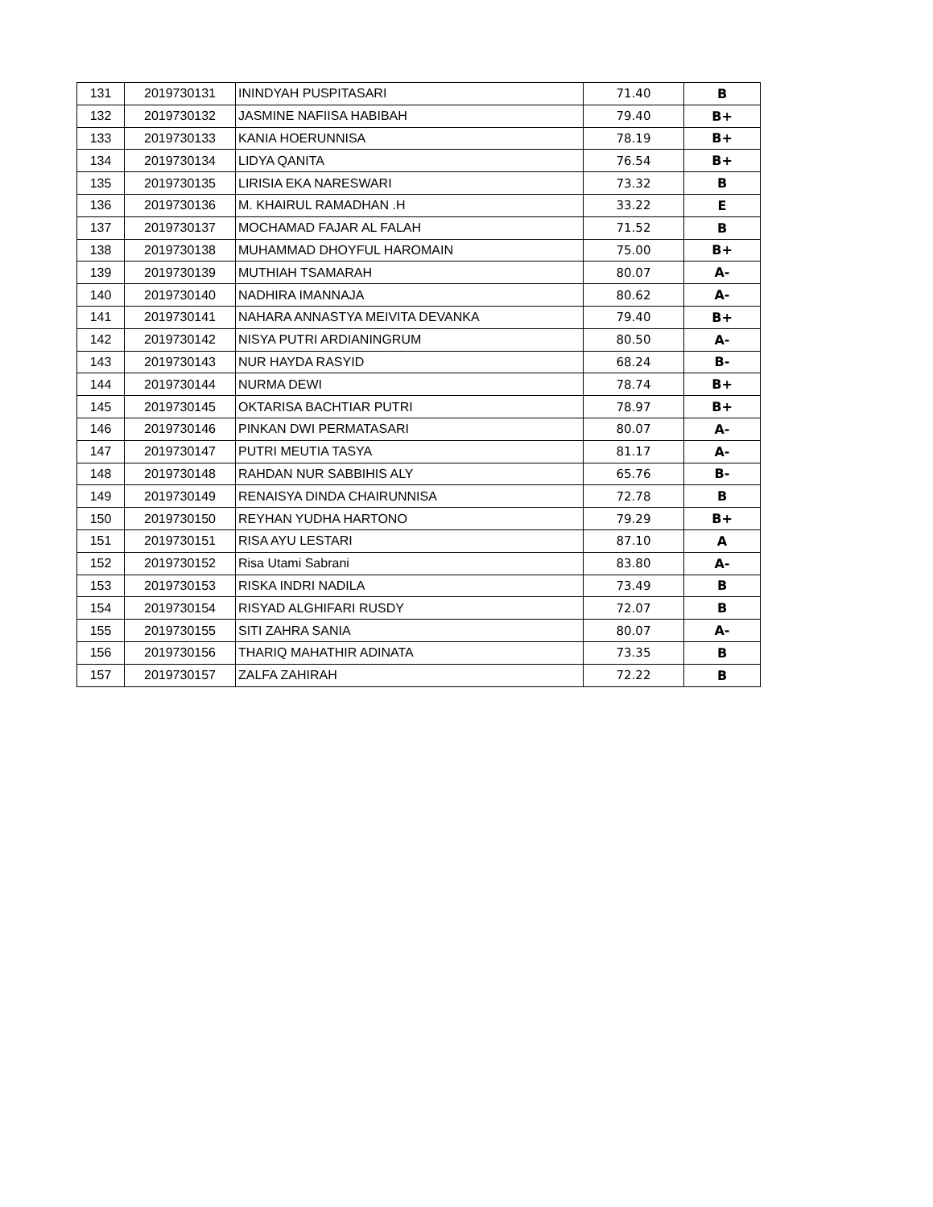| 131 | 2019730131 | ININDYAH PUSPITASARI | 71.40 | B |
| 132 | 2019730132 | JASMINE NAFIISA HABIBAH | 79.40 | B+ |
| 133 | 2019730133 | KANIA HOERUNNISA | 78.19 | B+ |
| 134 | 2019730134 | LIDYA QANITA | 76.54 | B+ |
| 135 | 2019730135 | LIRISIA EKA NARESWARI | 73.32 | B |
| 136 | 2019730136 | M. KHAIRUL RAMADHAN .H | 33.22 | E |
| 137 | 2019730137 | MOCHAMAD FAJAR AL FALAH | 71.52 | B |
| 138 | 2019730138 | MUHAMMAD DHOYFUL HAROMAIN | 75.00 | B+ |
| 139 | 2019730139 | MUTHIAH TSAMARAH | 80.07 | A- |
| 140 | 2019730140 | NADHIRA IMANNAJA | 80.62 | A- |
| 141 | 2019730141 | NAHARA ANNASTYA MEIVITA DEVANKA | 79.40 | B+ |
| 142 | 2019730142 | NISYA PUTRI ARDIANINGRUM | 80.50 | A- |
| 143 | 2019730143 | NUR HAYDA RASYID | 68.24 | B- |
| 144 | 2019730144 | NURMA DEWI | 78.74 | B+ |
| 145 | 2019730145 | OKTARISA BACHTIAR PUTRI | 78.97 | B+ |
| 146 | 2019730146 | PINKAN DWI PERMATASARI | 80.07 | A- |
| 147 | 2019730147 | PUTRI MEUTIA TASYA | 81.17 | A- |
| 148 | 2019730148 | RAHDAN NUR SABBIHIS ALY | 65.76 | B- |
| 149 | 2019730149 | RENAISYA DINDA CHAIRUNNISA | 72.78 | B |
| 150 | 2019730150 | REYHAN YUDHA HARTONO | 79.29 | B+ |
| 151 | 2019730151 | RISA AYU LESTARI | 87.10 | A |
| 152 | 2019730152 | Risa Utami Sabrani | 83.80 | A- |
| 153 | 2019730153 | RISKA INDRI NADILA | 73.49 | B |
| 154 | 2019730154 | RISYAD ALGHIFARI RUSDY | 72.07 | B |
| 155 | 2019730155 | SITI ZAHRA SANIA | 80.07 | A- |
| 156 | 2019730156 | THARIQ MAHATHIR ADINATA | 73.35 | B |
| 157 | 2019730157 | ZALFA ZAHIRAH | 72.22 | B |